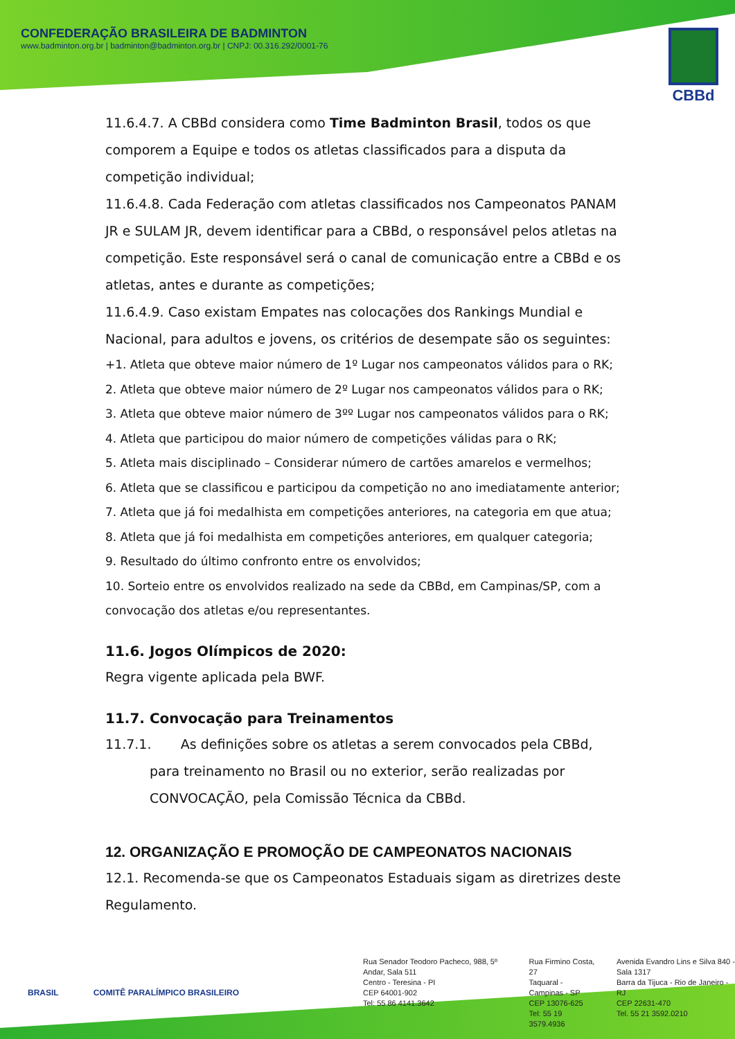CONFEDERAÇÃO BRASILEIRA DE BADMINTON
www.badminton.org.br | badminton@badminton.org.br | CNPJ: 00.316.292/0001-76
CBBd
11.6.4.7. A CBBd considera como Time Badminton Brasil, todos os que comporem a Equipe e todos os atletas classificados para a disputa da competição individual;
11.6.4.8. Cada Federação com atletas classificados nos Campeonatos PANAM JR e SULAM JR, devem identificar para a CBBd, o responsável pelos atletas na competição. Este responsável será o canal de comunicação entre a CBBd e os atletas, antes e durante as competições;
11.6.4.9. Caso existam Empates nas colocações dos Rankings Mundial e Nacional, para adultos e jovens, os critérios de desempate são os seguintes:
+1. Atleta que obteve maior número de 1º Lugar nos campeonatos válidos para o RK;
2. Atleta que obteve maior número de 2º Lugar nos campeonatos válidos para o RK;
3. Atleta que obteve maior número de 3ºº Lugar nos campeonatos válidos para o RK;
4. Atleta que participou do maior número de competições válidas para o RK;
5. Atleta mais disciplinado – Considerar número de cartões amarelos e vermelhos;
6. Atleta que se classificou e participou da competição no ano imediatamente anterior;
7. Atleta que já foi medalhista em competições anteriores, na categoria em que atua;
8. Atleta que já foi medalhista em competições anteriores, em qualquer categoria;
9. Resultado do último confronto entre os envolvidos;
10. Sorteio entre os envolvidos realizado na sede da CBBd, em Campinas/SP, com a convocação dos atletas e/ou representantes.
11.6. Jogos Olímpicos de 2020:
Regra vigente aplicada pela BWF.
11.7. Convocação para Treinamentos
11.7.1. As definições sobre os atletas a serem convocados pela CBBd, para treinamento no Brasil ou no exterior, serão realizadas por CONVOCAÇÃO, pela Comissão Técnica da CBBd.
12. ORGANIZAÇÃO E PROMOÇÃO DE CAMPEONATOS NACIONAIS
12.1. Recomenda-se que os Campeonatos Estaduais sigam as diretrizes deste Regulamento.
BRASIL COMITÊ PARALÍMPICO BRASILEIRO
Rua Senador Teodoro Pacheco, 988, 5º Andar, Sala 511
Centro - Teresina - PI
CEP 64001-902
Tel: 55 86 4141.3642
Rua Firmino Costa, 27
Taquaral - Campinas - SP
CEP 13076-625
Tel: 55 19 3579.4936
Avenida Evandro Lins e Silva 840 - Sala 1317
Barra da Tijuca - Rio de Janeiro - RJ
CEP 22631-470
Tel. 55 21 3592.0210